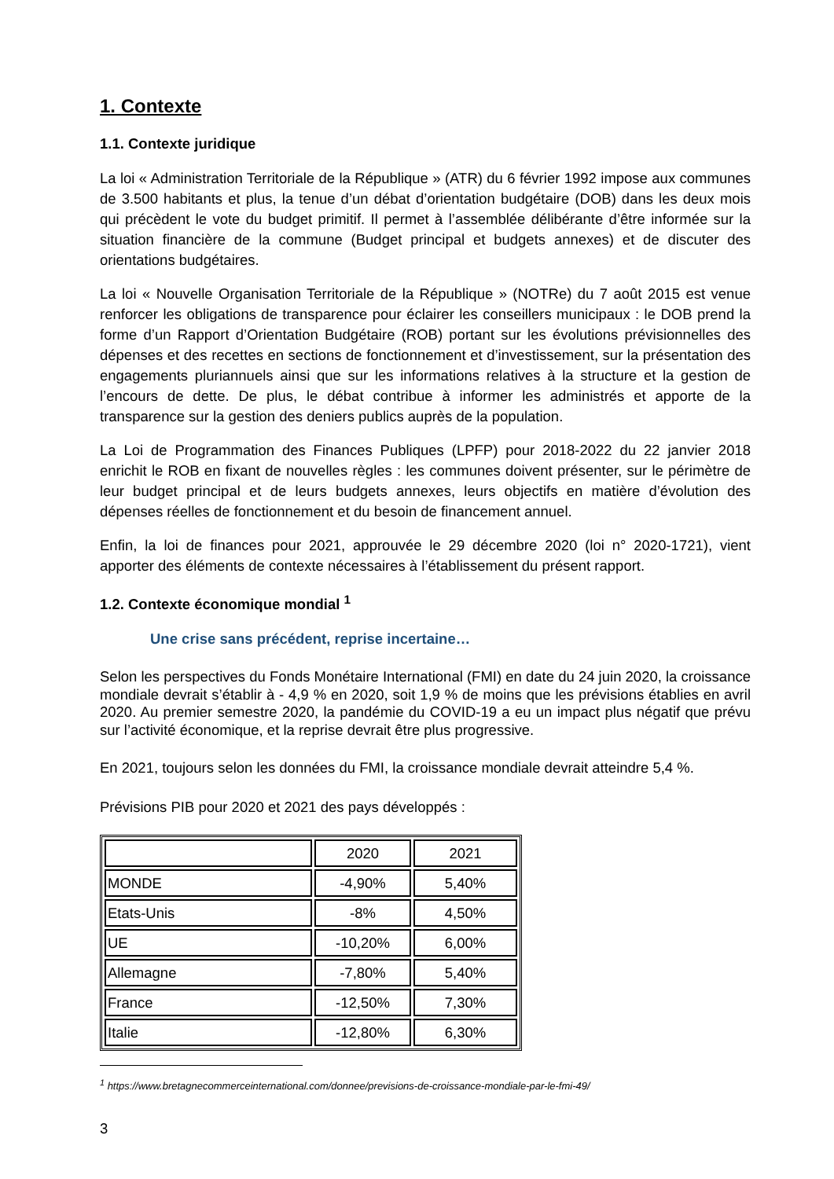1. Contexte
1.1. Contexte juridique
La loi « Administration Territoriale de la République » (ATR) du 6 février 1992 impose aux communes de 3.500 habitants et plus, la tenue d’un débat d’orientation budgétaire (DOB) dans les deux mois qui précèdent le vote du budget primitif. Il permet à l’assemblée délibérante d’être informée sur la situation financière de la commune (Budget principal et budgets annexes) et de discuter des orientations budgétaires.
La loi « Nouvelle Organisation Territoriale de la République » (NOTRe) du 7 août 2015 est venue renforcer les obligations de transparence pour éclairer les conseillers municipaux : le DOB prend la forme d’un Rapport d’Orientation Budgétaire (ROB) portant sur les évolutions prévisionnelles des dépenses et des recettes en sections de fonctionnement et d’investissement, sur la présentation des engagements pluriannuels ainsi que sur les informations relatives à la structure et la gestion de l’encours de dette. De plus, le débat contribue à informer les administrés et apporte de la transparence sur la gestion des deniers publics auprès de la population.
La Loi de Programmation des Finances Publiques (LPFP) pour 2018-2022 du 22 janvier 2018 enrichit le ROB en fixant de nouvelles règles : les communes doivent présenter, sur le périmètre de leur budget principal et de leurs budgets annexes, leurs objectifs en matière d’évolution des dépenses réelles de fonctionnement et du besoin de financement annuel.
Enfin, la loi de finances pour 2021, approuvée le 29 décembre 2020 (loi n° 2020-1721), vient apporter des éléments de contexte nécessaires à l’établissement du présent rapport.
1.2. Contexte économique mondial <sup>1</sup>
Une crise sans précédent, reprise incertaine…
Selon les perspectives du Fonds Monétaire International (FMI) en date du 24 juin 2020, la croissance mondiale devrait s’établir à - 4,9 % en 2020, soit 1,9 % de moins que les prévisions établies en avril 2020. Au premier semestre 2020, la pandémie du COVID-19 a eu un impact plus négatif que prévu sur l’activité économique, et la reprise devrait être plus progressive.
En 2021, toujours selon les données du FMI, la croissance mondiale devrait atteindre 5,4 %.
Prévisions PIB pour 2020 et 2021 des pays développés :
| | 2020 | 2021 |
| MONDE | -4,90% | 5,40% |
| Etats-Unis | -8% | 4,50% |
| UE | -10,20% | 6,00% |
| Allemagne | -7,80% | 5,40% |
| France | -12,50% | 7,30% |
| Italie | -12,80% | 6,30% |
<sup>1</sup> https://www.bretagnecommerceinternational.com/donnee/previsions-de-croissance-mondiale-par-le-fmi-49/
3